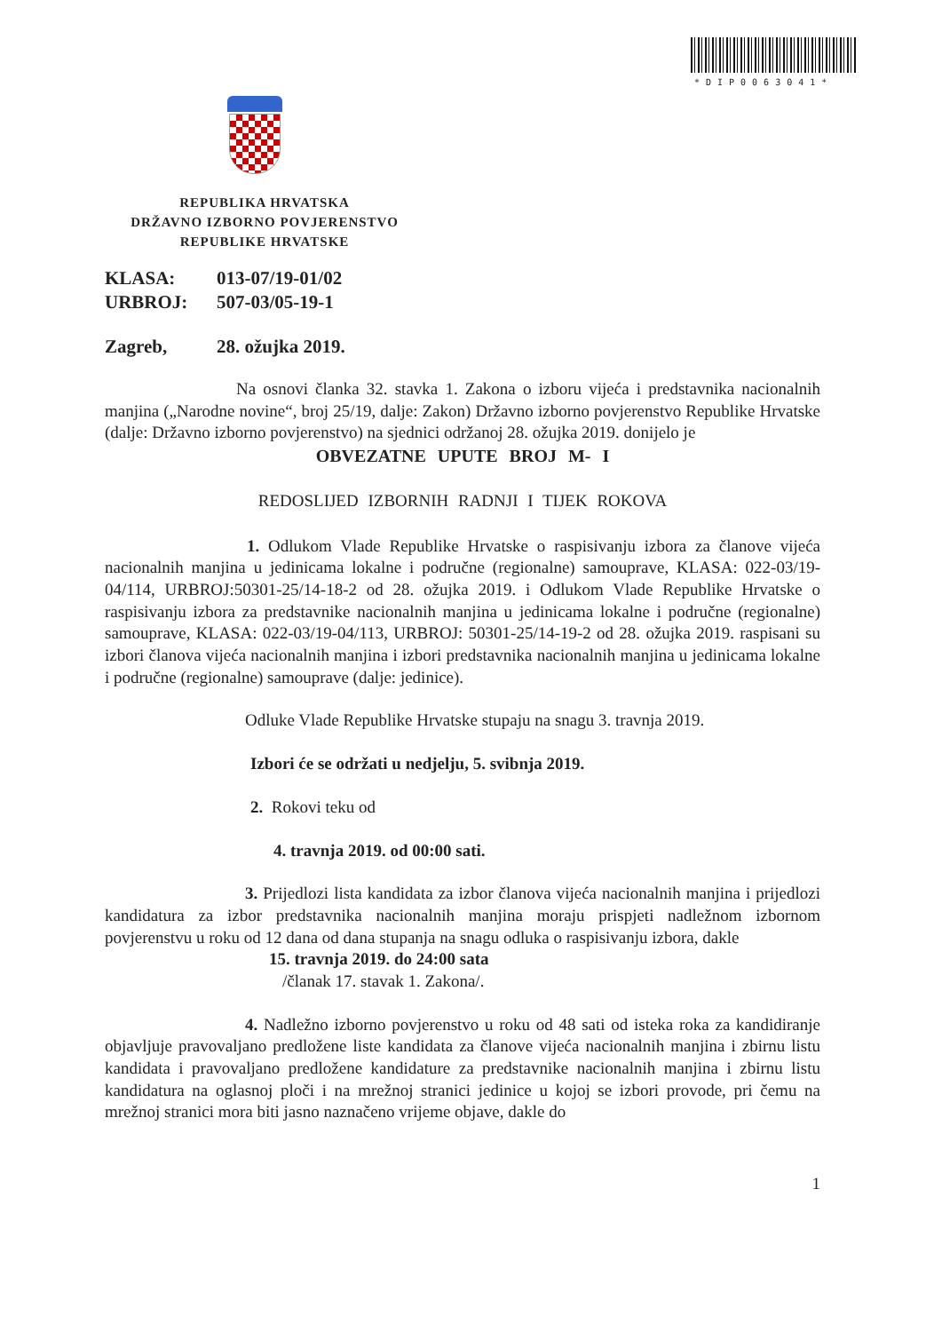*DIP0063041*
REPUBLIKA HRVATSKA
DRŽAVNO IZBORNO POVJERENSTVO
REPUBLIKE HRVATSKE
KLASA: 013-07/19-01/02
URBROJ: 507-03/05-19-1
Zagreb, 28. ožujka 2019.
Na osnovi članka 32. stavka 1. Zakona o izboru vijeća i predstavnika nacionalnih manjina („Narodne novine“, broj 25/19, dalje: Zakon) Državno izborno povjerenstvo Republike Hrvatske (dalje: Državno izborno povjerenstvo) na sjednici održanoj 28. ožujka 2019. donijelo je
OBVEZATNE UPUTE BROJ M- I
REDOSLIJED IZBORNIH RADNJI I TIJEK ROKOVA
1. Odlukom Vlade Republike Hrvatske o raspisivanju izbora za članove vijeća nacionalnih manjina u jedinicama lokalne i područne (regionalne) samouprave, KLASA: 022-03/19-04/114, URBROJ:50301-25/14-18-2 od 28. ožujka 2019. i Odlukom Vlade Republike Hrvatske o raspisivanju izbora za predstavnike nacionalnih manjina u jedinicama lokalne i područne (regionalne) samouprave, KLASA: 022-03/19-04/113, URBROJ: 50301-25/14-19-2 od 28. ožujka 2019. raspisani su izbori članova vijeća nacionalnih manjina i izbori predstavnika nacionalnih manjina u jedinicama lokalne i područne (regionalne) samouprave (dalje: jedinice).
Odluke Vlade Republike Hrvatske stupaju na snagu 3. travnja 2019.
Izbori će se održati u nedjelju, 5. svibnja 2019.
2. Rokovi teku od
4. travnja 2019. od 00:00 sati.
3. Prijedlozi lista kandidata za izbor članova vijeća nacionalnih manjina i prijedlozi kandidatura za izbor predstavnika nacionalnih manjina moraju prispjeti nadležnom izbornom povjerenstvu u roku od 12 dana od dana stupanja na snagu odluka o raspisivanju izbora, dakle
15. travnja 2019. do 24:00 sata
/članak 17. stavak 1. Zakona/.
4. Nadležno izborno povjerenstvo u roku od 48 sati od isteka roka za kandidiranje objavljuje pravovaljano predložene liste kandidata za članove vijeća nacionalnih manjina i zbirnu listu kandidata i pravovaljano predložene kandidature za predstavnike nacionalnih manjina i zbirnu listu kandidatura na oglasnoj ploči i na mrežnoj stranici jedinice u kojoj se izbori provode, pri čemu na mrežnoj stranici mora biti jasno naznačeno vrijeme objave, dakle do
1